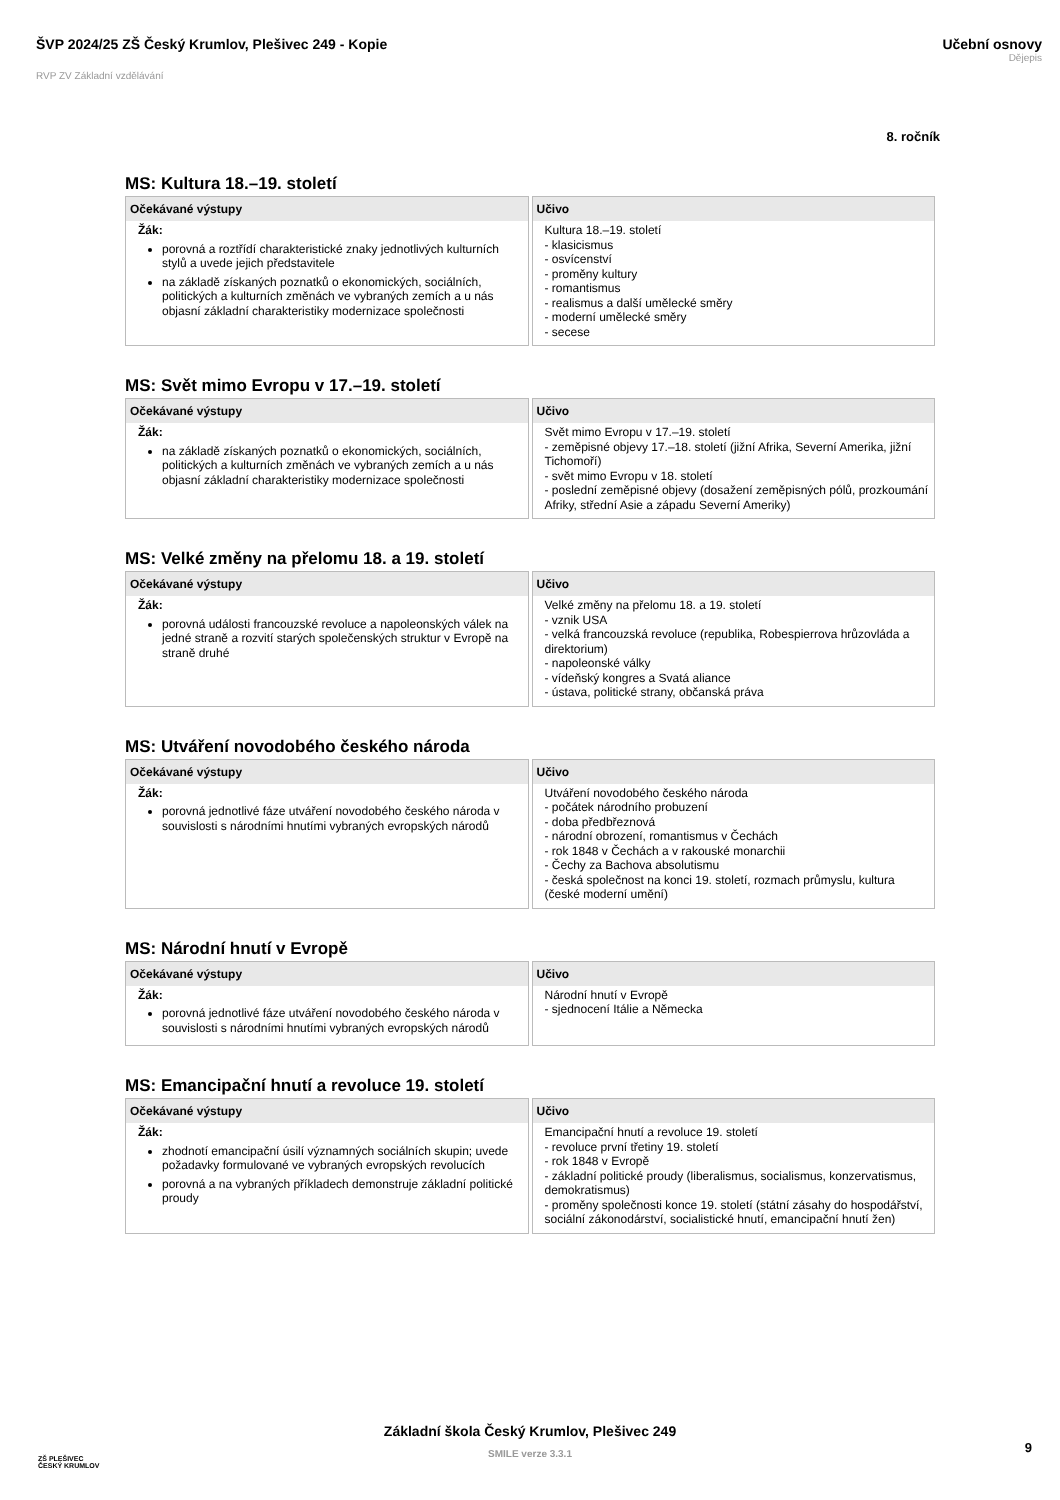ŠVP 2024/25 ZŠ Český Krumlov, Plešivec 249 - Kopie
RVP ZV Základní vzdělávání
Učební osnovy
Dějepis
8. ročník
MS: Kultura 18.–19. století
| Očekávané výstupy | Učivo |
| --- | --- |
| Žák: porovná a roztřídí charakteristické znaky jednotlivých kulturních stylů a uvede jejich představitele na základě získaných poznatků o ekonomických, sociálních, politických a kulturních změnách ve vybraných zemích a u nás objasní základní charakteristiky modernizace společnosti | Kultura 18.–19. století - klasicismus - osvícenství - proměny kultury - romantismus - realismus a další umělecké směry - moderní umělecké směry - secese |
MS: Svět mimo Evropu v 17.–19. století
| Očekávané výstupy | Učivo |
| --- | --- |
| Žák: na základě získaných poznatků o ekonomických, sociálních, politických a kulturních změnách ve vybraných zemích a u nás objasní základní charakteristiky modernizace společnosti | Svět mimo Evropu v 17.–19. století - zeměpisné objevy 17.–18. století (jižní Afrika, Severní Amerika, jižní Tichomoří) - svět mimo Evropu v 18. století - poslední zeměpisné objevy (dosažení zeměpisných pólů, prozkoumání Afriky, střední Asie a západu Severní Ameriky) |
MS: Velké změny na přelomu 18. a 19. století
| Očekávané výstupy | Učivo |
| --- | --- |
| Žák: porovná události francouzské revoluce a napoleonských válek na jedné straně a rozvití starých společenských struktur v Evropě na straně druhé | Velké změny na přelomu 18. a 19. století - vznik USA - velká francouzská revoluce (republika, Robespierrova hrůzovláda a direktorium) - napoleonské války - vídeňský kongres a Svatá aliance - ústava, politické strany, občanská práva |
MS: Utváření novodobého českého národa
| Očekávané výstupy | Učivo |
| --- | --- |
| Žák: porovná jednotlivé fáze utváření novodobého českého národa v souvislosti s národními hnutími vybraných evropských národů | Utváření novodobého českého národa - počátek národního probuzení - doba předbřeznová - národní obrození, romantismus v Čechách - rok 1848 v Čechách a v rakouské monarchii - Čechy za Bachova absolutismu - česká společnost na konci 19. století, rozmach průmyslu, kultura (české moderní umění) |
MS: Národní hnutí v Evropě
| Očekávané výstupy | Učivo |
| --- | --- |
| Žák: porovná jednotlivé fáze utváření novodobého českého národa v souvislosti s národními hnutími vybraných evropských národů | Národní hnutí v Evropě - sjednocení Itálie a Německa |
MS: Emancipační hnutí a revoluce 19. století
| Očekávané výstupy | Učivo |
| --- | --- |
| Žák: zhodnotí emancipační úsilí významných sociálních skupin; uvede požadavky formulované ve vybraných evropských revolucích porovná a na vybraných příkladech demonstruje základní politické proudy | Emancipační hnutí a revoluce 19. století - revoluce první třetiny 19. století - rok 1848 v Evropě - základní politické proudy (liberalismus, socialismus, konzervatismus, demokratismus) - proměny společnosti konce 19. století (státní zásahy do hospodářství, sociální zákonodárství, socialistické hnutí, emancipační hnutí žen) |
ZŠ PLEŠIVEC
ČESKÝ KRUMLOV
Základní škola Český Krumlov, Plešivec 249
SMILE verze 3.3.1
9